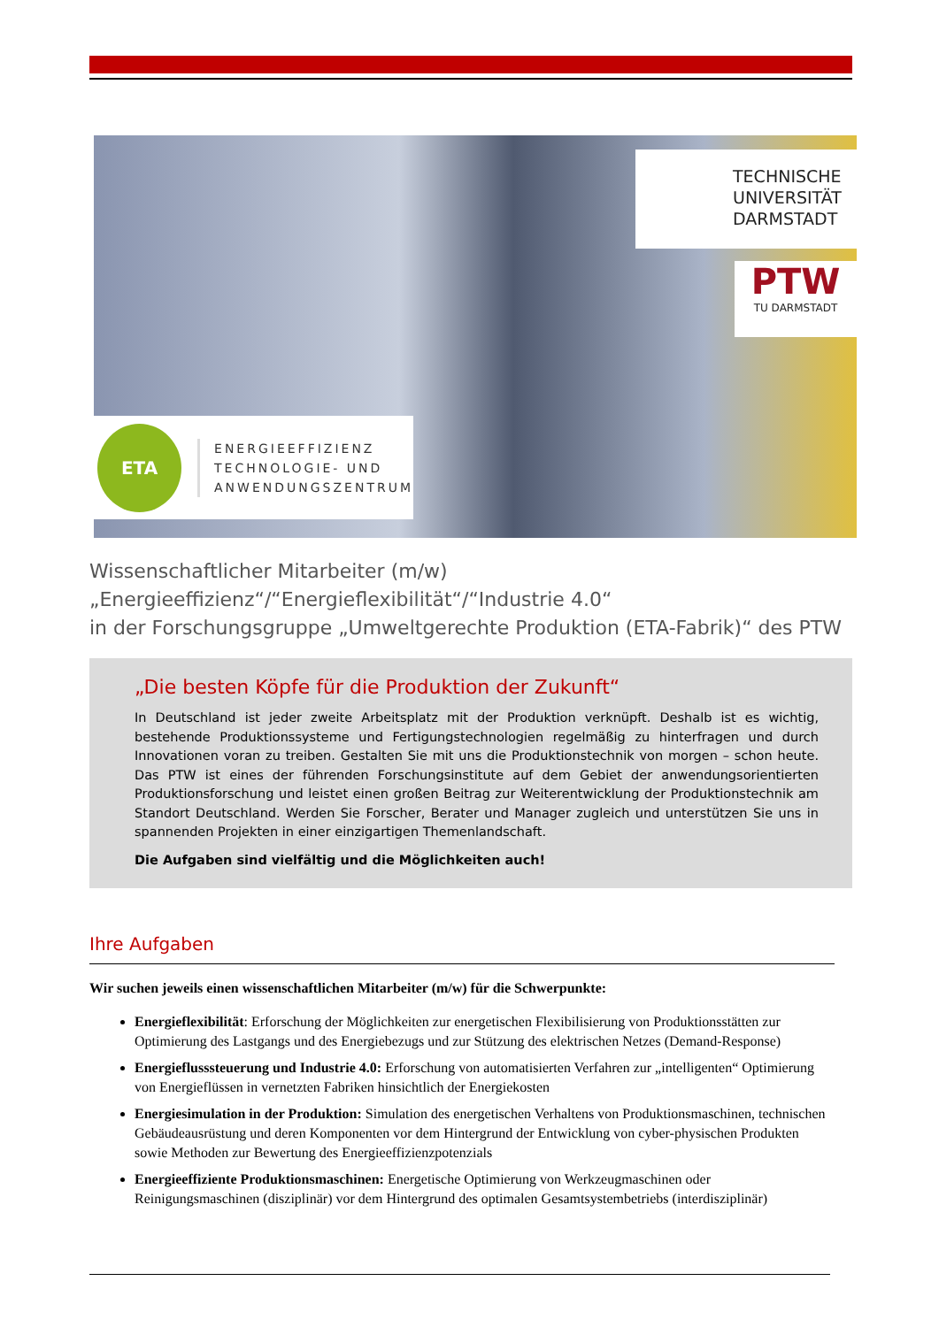TECHNISCHE
UNIVERSITÄT
DARMSTADT
PTW
TU DARMSTADT
ETA
ENERGIEEFFIZIENZ
TECHNOLOGIE- UND
ANWENDUNGSZENTRUM
Wissenschaftlicher Mitarbeiter (m/w)
„Energieeffizienz“/“Energieflexibilität“/“Industrie 4.0“
in der Forschungsgruppe „Umweltgerechte Produktion (ETA-Fabrik)“ des PTW
„Die besten Köpfe für die Produktion der Zukunft“
In Deutschland ist jeder zweite Arbeitsplatz mit der Produktion verknüpft. Deshalb ist es wichtig, bestehende Produktionssysteme und Fertigungstechnologien regelmäßig zu hinterfragen und durch Innovationen voran zu treiben. Gestalten Sie mit uns die Produktionstechnik von morgen – schon heute. Das PTW ist eines der führenden Forschungsinstitute auf dem Gebiet der anwendungsorientierten Produktionsforschung und leistet einen großen Beitrag zur Weiterentwicklung der Produktionstechnik am Standort Deutschland. Werden Sie Forscher, Berater und Manager zugleich und unterstützen Sie uns in spannenden Projekten in einer einzigartigen Themenlandschaft.
Die Aufgaben sind vielfältig und die Möglichkeiten auch!
Ihre Aufgaben
Wir suchen jeweils einen wissenschaftlichen Mitarbeiter (m/w) für die Schwerpunkte:
Energieflexibilität: Erforschung der Möglichkeiten zur energetischen Flexibilisierung von Produktionsstätten zur Optimierung des Lastgangs und des Energiebezugs und zur Stützung des elektrischen Netzes (Demand-Response)
Energieflusssteuerung und Industrie 4.0: Erforschung von automatisierten Verfahren zur „intelligenten“ Optimierung von Energieflüssen in vernetzten Fabriken hinsichtlich der Energiekosten
Energiesimulation in der Produktion: Simulation des energetischen Verhaltens von Produktionsmaschinen, technischen Gebäudeausrüstung und deren Komponenten vor dem Hintergrund der Entwicklung von cyber-physischen Produkten sowie Methoden zur Bewertung des Energieeffizienzpotenzials
Energieeffiziente Produktionsmaschinen: Energetische Optimierung von Werkzeugmaschinen oder Reinigungsmaschinen (disziplinär) vor dem Hintergrund des optimalen Gesamtsystembetriebs (interdisziplinär)